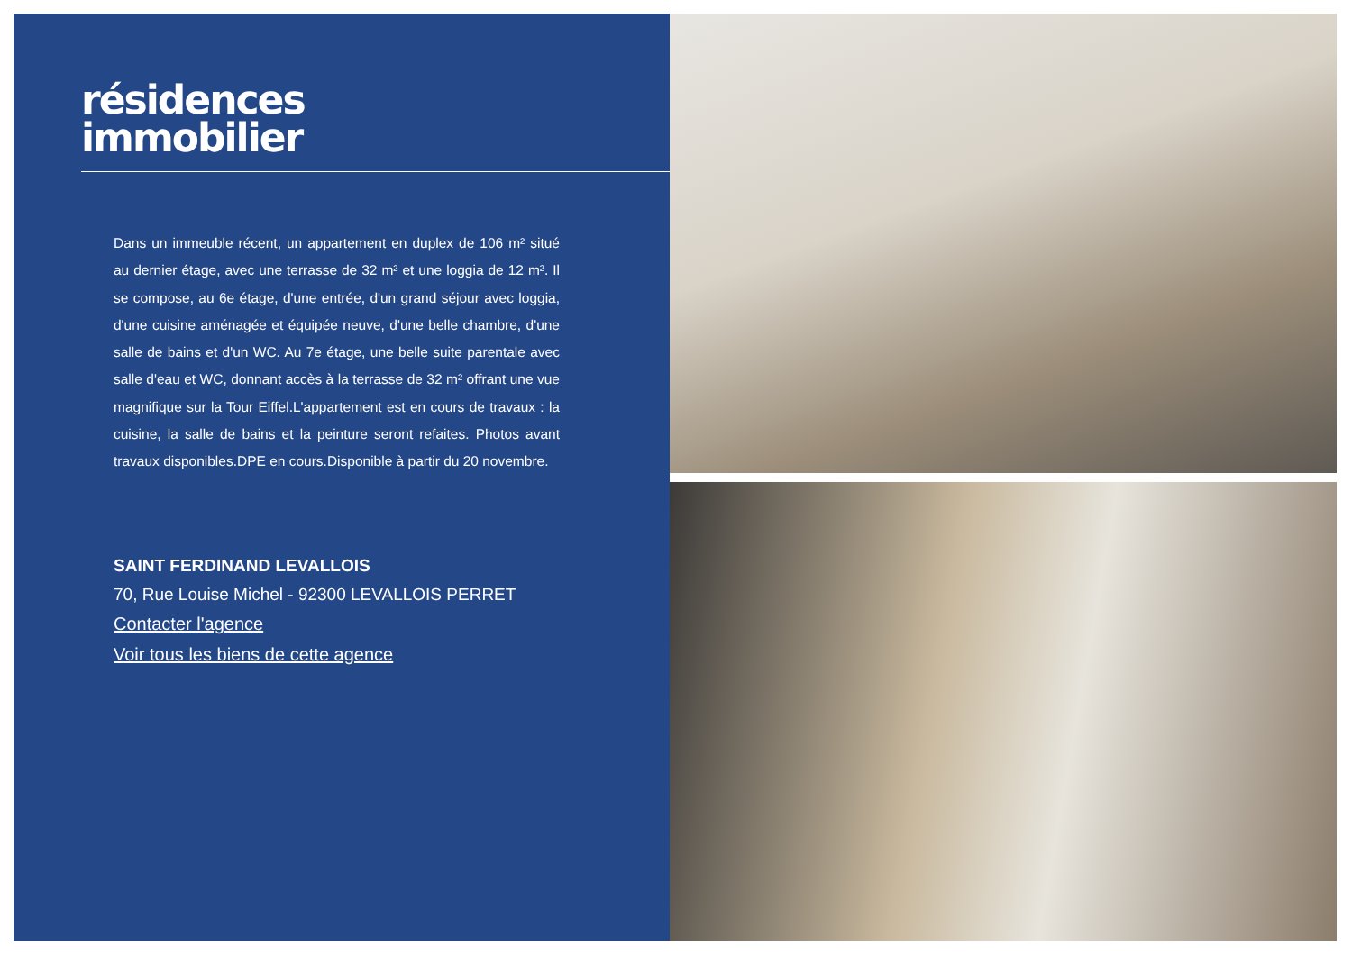résidences
immobilier
Dans un immeuble récent, un appartement en duplex de 106 m² situé au dernier étage, avec une terrasse de 32 m² et une loggia de 12 m². Il se compose, au 6e étage, d'une entrée, d'un grand séjour avec loggia, d'une cuisine aménagée et équipée neuve, d'une belle chambre, d'une salle de bains et d'un WC. Au 7e étage, une belle suite parentale avec salle d'eau et WC, donnant accès à la terrasse de 32 m² offrant une vue magnifique sur la Tour Eiffel.L'appartement est en cours de travaux : la cuisine, la salle de bains et la peinture seront refaites. Photos avant travaux disponibles.DPE en cours.Disponible à partir du 20 novembre.
SAINT FERDINAND LEVALLOIS
70, Rue Louise Michel - 92300 LEVALLOIS PERRET
Contacter l'agence
Voir tous les biens de cette agence